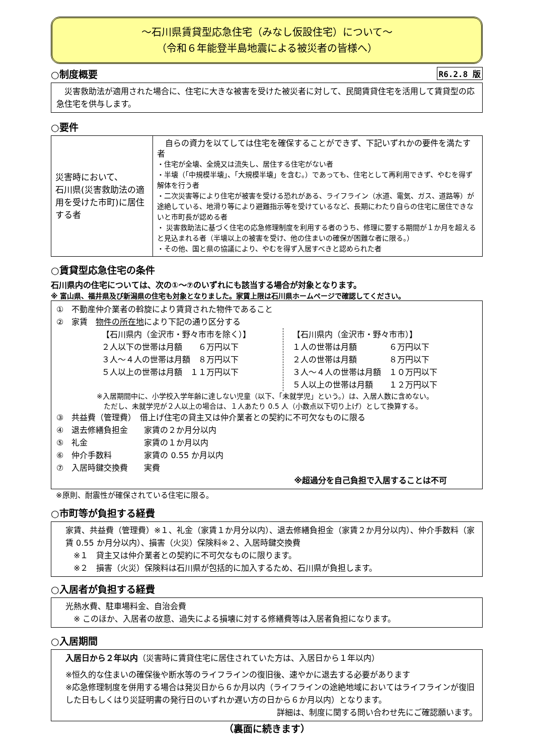～石川県賃貸型応急住宅（みなし仮設住宅）について～
（令和６年能登半島地震による被災者の皆様へ）
R6.2.8 版 ○制度概要
　災害救助法が適用された場合に、住宅に大きな被害を受けた被災者に対して、民間賃貸住宅を活用して賃貸型の応急住宅を供与します。
○要件
| 災害時において、 石川県(災害救助法の適用を受けた市町)に居住する者 | 自らの資力を以てしては住宅を確保することができず、下記いずれかの要件を満たす者 ・住宅が全壊、全焼又は流失し、居住する住宅がない者 ・半壊（「中規模半壊」、「大規模半壊」を含む。）であっても、住宅として再利用できず、やむを得ず解体を行う者 ・二次災害等により住宅が被害を受ける恐れがある、ライフライン（水道、電気、ガス、道路等）が途絶している、地滑り等により避難指示等を受けているなど、長期にわたり自らの住宅に居住できないと市町長が認める者 ・ 災害救助法に基づく住宅の応急修理制度を利用する者のうち、修理に要する期間が１か月を超えると見込まれる者（半壊以上の被害を受け、他の住まいの確保が困難な者に限る。） ・その他、国と県の協議により、やむを得ず入居すべきと認められた者 |
○賃貸型応急住宅の条件
石川県内の住宅については、次の①～⑦のいずれにも該当する場合が対象となります。
※ 富山県、福井県及び新潟県の住宅も対象となりました。家賃上限は石川県ホームページで確認してください。
①　不動産仲介業者の斡旋により賃貸された物件であること
②　家賃　物件の所在地により下記の通り区分する
【石川県内（金沢市・野々市市を除く）】
２人以下の世帯は月額　　６万円以下
３人～４人の世帯は月額　８万円以下
５人以上の世帯は月額　１１万円以下
【石川県内（金沢市・野々市市）】
１人の世帯は月額　　　　６万円以下
２人の世帯は月額　　　　８万円以下
３人～４人の世帯は月額　１０万円以下
５人以上の世帯は月額　　１２万円以下
※入居期間中に、小学校入学年齢に達しない児童（以下、「未就学児」という。）は、入居人数に含めない。
　ただし、未就学児が２人以上の場合は、１人あたり 0.5 人（小数点以下切り上げ）として換算する。
③　共益費（管理費）　借上げ住宅の貸主又は仲介業者との契約に不可欠なものに限る
④　退去修繕負担金　　家賃の２か月分以内
⑤　礼金　　　　　　　家賃の１か月以内
⑥　仲介手数料　　　　家賃の 0.55 か月以内
⑦　入居時鍵交換費　　実費
※超過分を自己負担で入居することは不可
※原則、耐震性が確保されている住宅に限る。
○市町等が負担する経費
家賃、共益費（管理費）※１、礼金（家賃１か月分以内）、退去修繕負担金（家賃２か月分以内）、仲介手数料（家賃 0.55 か月分以内）、損害（火災）保険料※２、入居時鍵交換費
　※１　貸主又は仲介業者との契約に不可欠なものに限ります。
　※２　損害（火災）保険料は石川県が包括的に加入するため、石川県が負担します。
○入居者が負担する経費
光熱水費、駐車場料金、自治会費
　※ このほか、入居者の故意、過失による損壊に対する修繕費等は入居者負担になります。
○入居期間
入居日から２年以内（災害時に賃貸住宅に居住されていた方は、入居日から１年以内）
※恒久的な住まいの確保後や断水等のライフラインの復旧後、速やかに退去する必要があります
※応急修理制度を併用する場合は発災日から６か月以内（ライフラインの途絶地域においてはライフラインが復旧した日もしくはり災証明書の発行日のいずれか遅い方の日から６か月以内）となります。
詳細は、制度に関する問い合わせ先にご確認願います。
（裏面に続きます）